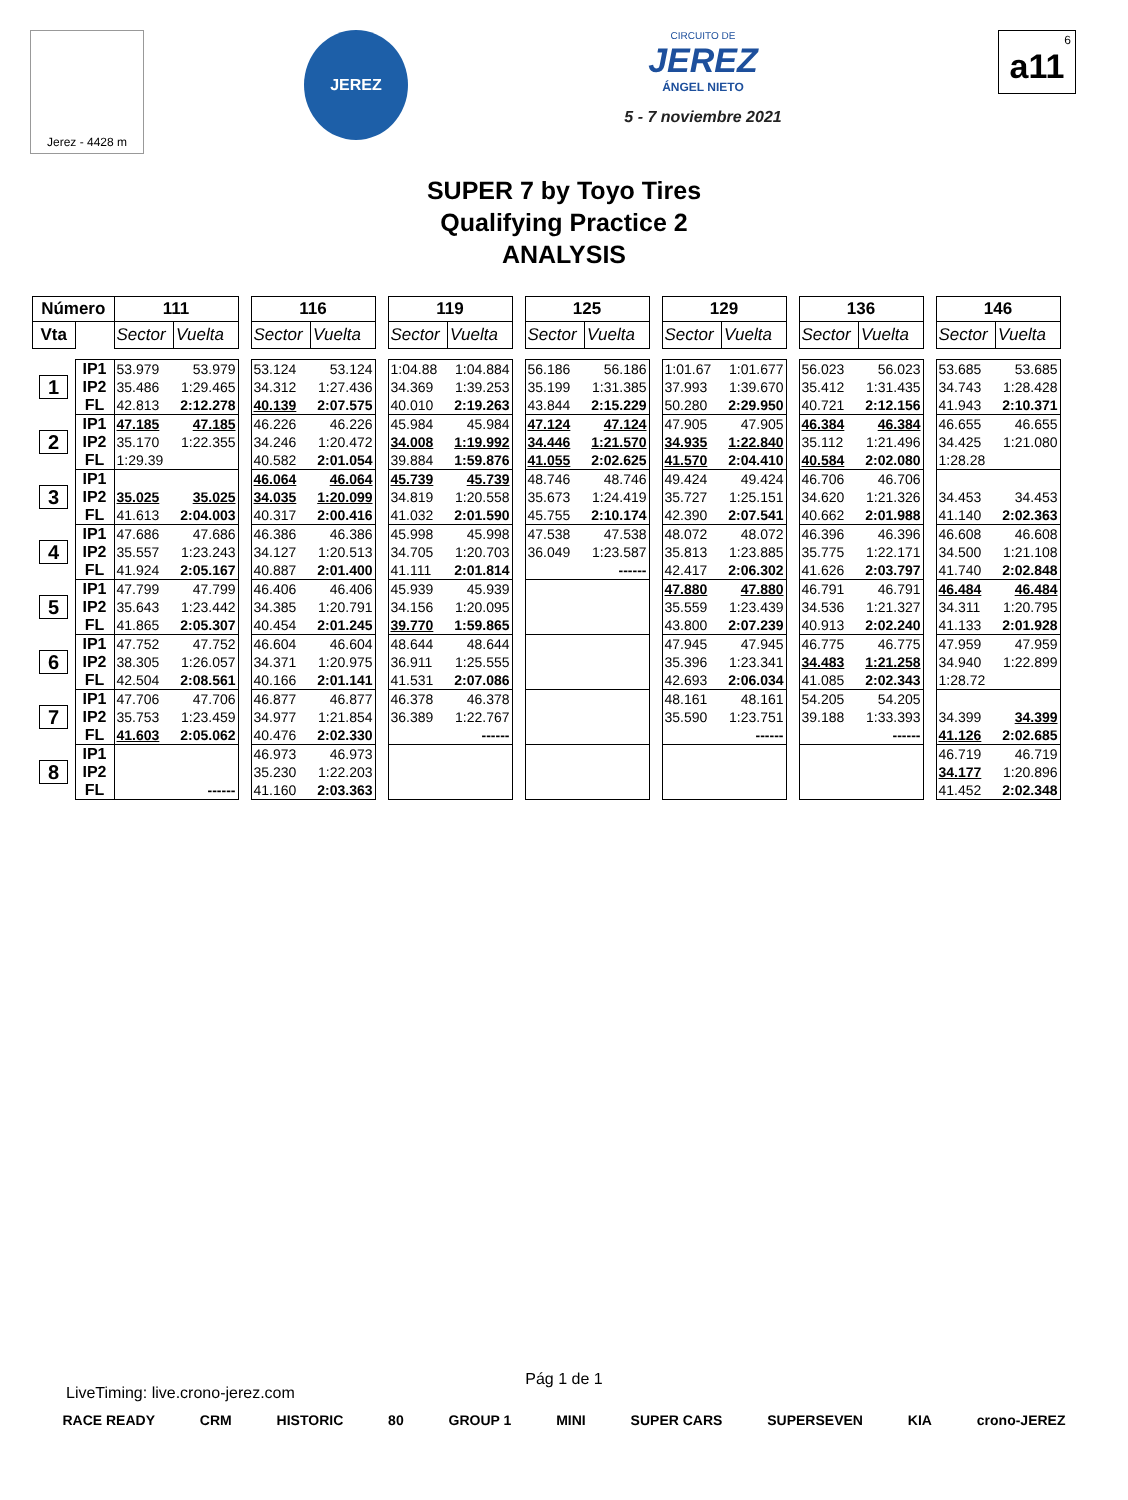Jerez - 4428 m
JEREZ
CIRCUITO DE
JEREZ
ÁNGEL NIETO
5 - 7 noviembre 2021
6
a11
SUPER 7 by Toyo Tires
Qualifying Practice 2
ANALYSIS
| Número | | 111 | | | 116 | | | 119 | | | 125 | | | 129 | | | 136 | | | 146 | |
| Vta | | Sector | Vuelta | | Sector | Vuelta | | Sector | Vuelta | | Sector | Vuelta | | Sector | Vuelta | | Sector | Vuelta | | Sector | Vuelta |
| 1 | IP1 | 53.979 | 53.979 | | 53.124 | 53.124 | | 1:04.88 | 1:04.884 | | 56.186 | 56.186 | | 1:01.67 | 1:01.677 | | 56.023 | 56.023 | | 53.685 | 53.685 |
| | IP2 | 35.486 | 1:29.465 | | 34.312 | 1:27.436 | | 34.369 | 1:39.253 | | 35.199 | 1:31.385 | | 37.993 | 1:39.670 | | 35.412 | 1:31.435 | | 34.743 | 1:28.428 |
| | FL | 42.813 | 2:12.278 | | 40.139 | 2:07.575 | | 40.010 | 2:19.263 | | 43.844 | 2:15.229 | | 50.280 | 2:29.950 | | 40.721 | 2:12.156 | | 41.943 | 2:10.371 |
| 2 | IP1 | 47.185 | 47.185 | | 46.226 | 46.226 | | 45.984 | 45.984 | | 47.124 | 47.124 | | 47.905 | 47.905 | | 46.384 | 46.384 | | 46.655 | 46.655 |
| | IP2 | 35.170 | 1:22.355 | | 34.246 | 1:20.472 | | 34.008 | 1:19.992 | | 34.446 | 1:21.570 | | 34.935 | 1:22.840 | | 35.112 | 1:21.496 | | 34.425 | 1:21.080 |
| | FL | 1:29.39 | | | 40.582 | 2:01.054 | | 39.884 | 1:59.876 | | 41.055 | 2:02.625 | | 41.570 | 2:04.410 | | 40.584 | 2:02.080 | | 1:28.28 | |
| 3 | IP1 | | | | 46.064 | 46.064 | | 45.739 | 45.739 | | 48.746 | 48.746 | | 49.424 | 49.424 | | 46.706 | 46.706 | | | |
| | IP2 | 35.025 | 35.025 | | 34.035 | 1:20.099 | | 34.819 | 1:20.558 | | 35.673 | 1:24.419 | | 35.727 | 1:25.151 | | 34.620 | 1:21.326 | | 34.453 | 34.453 |
| | FL | 41.613 | 2:04.003 | | 40.317 | 2:00.416 | | 41.032 | 2:01.590 | | 45.755 | 2:10.174 | | 42.390 | 2:07.541 | | 40.662 | 2:01.988 | | 41.140 | 2:02.363 |
| 4 | IP1 | 47.686 | 47.686 | | 46.386 | 46.386 | | 45.998 | 45.998 | | 47.538 | 47.538 | | 48.072 | 48.072 | | 46.396 | 46.396 | | 46.608 | 46.608 |
| | IP2 | 35.557 | 1:23.243 | | 34.127 | 1:20.513 | | 34.705 | 1:20.703 | | 36.049 | 1:23.587 | | 35.813 | 1:23.885 | | 35.775 | 1:22.171 | | 34.500 | 1:21.108 |
| | FL | 41.924 | 2:05.167 | | 40.887 | 2:01.400 | | 41.111 | 2:01.814 | | | ------ | | 42.417 | 2:06.302 | | 41.626 | 2:03.797 | | 41.740 | 2:02.848 |
| 5 | IP1 | 47.799 | 47.799 | | 46.406 | 46.406 | | 45.939 | 45.939 | | | | | 47.880 | 47.880 | | 46.791 | 46.791 | | 46.484 | 46.484 |
| | IP2 | 35.643 | 1:23.442 | | 34.385 | 1:20.791 | | 34.156 | 1:20.095 | | | | | 35.559 | 1:23.439 | | 34.536 | 1:21.327 | | 34.311 | 1:20.795 |
| | FL | 41.865 | 2:05.307 | | 40.454 | 2:01.245 | | 39.770 | 1:59.865 | | | | | 43.800 | 2:07.239 | | 40.913 | 2:02.240 | | 41.133 | 2:01.928 |
| 6 | IP1 | 47.752 | 47.752 | | 46.604 | 46.604 | | 48.644 | 48.644 | | | | | 47.945 | 47.945 | | 46.775 | 46.775 | | 47.959 | 47.959 |
| | IP2 | 38.305 | 1:26.057 | | 34.371 | 1:20.975 | | 36.911 | 1:25.555 | | | | | 35.396 | 1:23.341 | | 34.483 | 1:21.258 | | 34.940 | 1:22.899 |
| | FL | 42.504 | 2:08.561 | | 40.166 | 2:01.141 | | 41.531 | 2:07.086 | | | | | 42.693 | 2:06.034 | | 41.085 | 2:02.343 | | 1:28.72 | |
| 7 | IP1 | 47.706 | 47.706 | | 46.877 | 46.877 | | 46.378 | 46.378 | | | | | 48.161 | 48.161 | | 54.205 | 54.205 | | | |
| | IP2 | 35.753 | 1:23.459 | | 34.977 | 1:21.854 | | 36.389 | 1:22.767 | | | | | 35.590 | 1:23.751 | | 39.188 | 1:33.393 | | 34.399 | 34.399 |
| | FL | 41.603 | 2:05.062 | | 40.476 | 2:02.330 | | | ------ | | | | | | ------ | | | ------ | | 41.126 | 2:02.685 |
| 8 | IP1 | | | | 46.973 | 46.973 | | | | | | | | | | | | | | 46.719 | 46.719 |
| | IP2 | | | | 35.230 | 1:22.203 | | | | | | | | | | | | | | 34.177 | 1:20.896 |
| | FL | | ------ | | 41.160 | 2:03.363 | | | | | | | | | | | | | | 41.452 | 2:02.348 |
Pág 1 de 1
LiveTiming: live.crono-jerez.com
RACE READY CRM HISTORIC 80 GROUP 1 MINI SUPER CARS SUPERSEVEN KIA crono-JEREZ